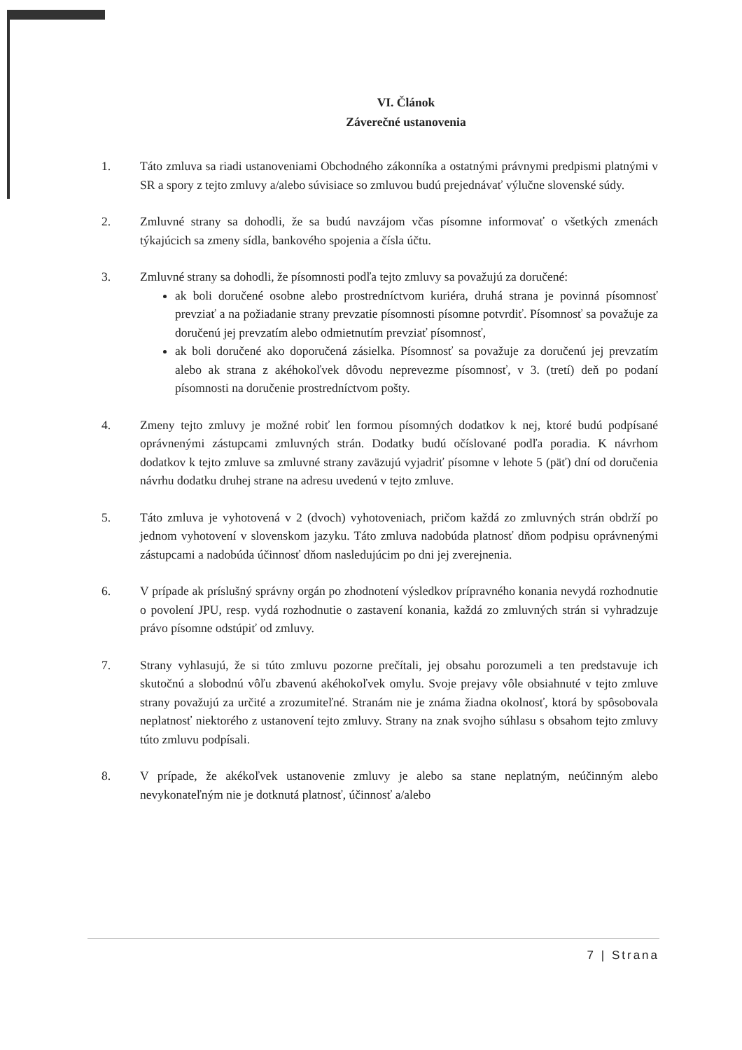VI. Článok
Záverečné ustanovenia
1. Táto zmluva sa riadi ustanoveniami Obchodného zákonníka a ostatnými právnymi predpismi platnými v SR a spory z tejto zmluvy a/alebo súvisiace so zmluvou budú prejednávať výlučne slovenské súdy.
2. Zmluvné strany sa dohodli, že sa budú navzájom včas písomne informovať o všetkých zmenách týkajúcich sa zmeny sídla, bankového spojenia a čísla účtu.
3. Zmluvné strany sa dohodli, že písomnosti podľa tejto zmluvy sa považujú za doručené:
ak boli doručené osobne alebo prostredníctvom kuriéra, druhá strana je povinná písomnosť prevziať a na požiadanie strany prevzatie písomnosti písomne potvrdiť. Písomnosť sa považuje za doručenú jej prevzatím alebo odmietnutím prevziať písomnosť,
ak boli doručené ako doporučená zásielka. Písomnosť sa považuje za doručenú jej prevzatím alebo ak strana z akéhokoľvek dôvodu neprevezme písomnosť, v 3. (tretí) deň po podaní písomnosti na doručenie prostredníctvom pošty.
4. Zmeny tejto zmluvy je možné robiť len formou písomných dodatkov k nej, ktoré budú podpísané oprávnenými zástupcami zmluvných strán. Dodatky budú očíslované podľa poradia. K návrhom dodatkov k tejto zmluve sa zmluvné strany zaväzujú vyjadriť písomne v lehote 5 (päť) dní od doručenia návrhu dodatku druhej strane na adresu uvedenú v tejto zmluve.
5. Táto zmluva je vyhotovená v 2 (dvoch) vyhotoveniach, pričom každá zo zmluvných strán obdrží po jednom vyhotovení v slovenskom jazyku. Táto zmluva nadobúda platnosť dňom podpisu oprávnenými zástupcami a nadobúda účinnosť dňom nasledujúcim po dni jej zverejnenia.
6. V prípade ak príslušný správny orgán po zhodnotení výsledkov prípravného konania nevydá rozhodnutie o povolení JPU, resp. vydá rozhodnutie o zastavení konania, každá zo zmluvných strán si vyhradzuje právo písomne odstúpiť od zmluvy.
7. Strany vyhlasujú, že si túto zmluvu pozorne prečítali, jej obsahu porozumeli a ten predstavuje ich skutočnú a slobodnú vôľu zbavenú akéhokoľvek omylu. Svoje prejavy vôle obsiahnuté v tejto zmluve strany považujú za určité a zrozumiteľné. Stranám nie je známa žiadna okolnosť, ktorá by spôsobovala neplatnosť niektorého z ustanovení tejto zmluvy. Strany na znak svojho súhlasu s obsahom tejto zmluvy túto zmluvu podpísali.
8. V prípade, že akékoľvek ustanovenie zmluvy je alebo sa stane neplatným, neúčinným alebo nevykonateľným nie je dotknutá platnosť, účinnosť a/alebo
7 | Strana